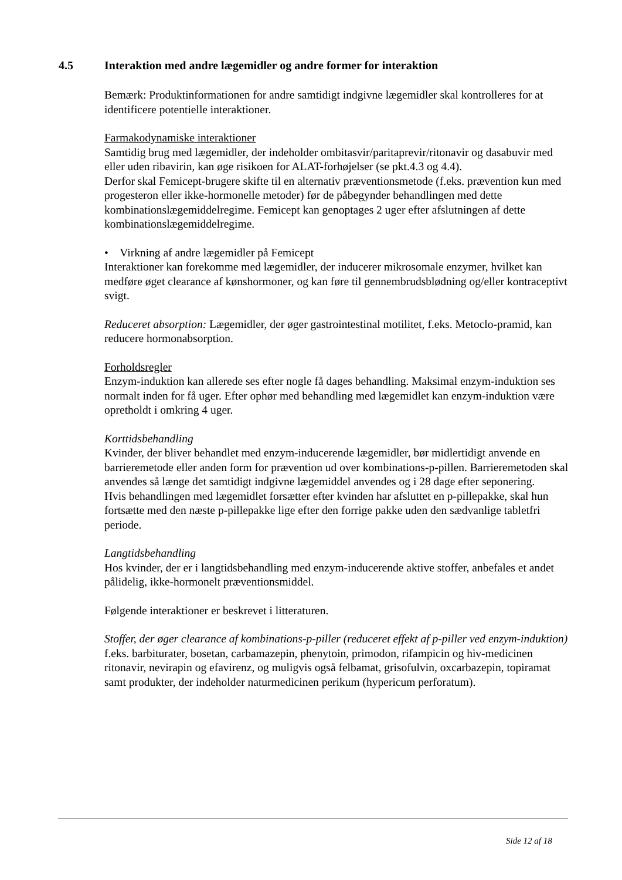4.5 Interaktion med andre lægemidler og andre former for interaktion
Bemærk: Produktinformationen for andre samtidigt indgivne lægemidler skal kontrolleres for at identificere potentielle interaktioner.
Farmakodynamiske interaktioner
Samtidig brug med lægemidler, der indeholder ombitasvir/paritaprevir/ritonavir og dasabuvir med eller uden ribavirin, kan øge risikoen for ALAT-forhøjelser (se pkt.4.3 og 4.4).
Derfor skal Femicept-brugere skifte til en alternativ præventionsmetode (f.eks. prævention kun med progesteron eller ikke-hormonelle metoder) før de påbegynder behandlingen med dette kombinationslægemiddelregime. Femicept kan genoptages 2 uger efter afslutningen af dette kombinationslægemiddelregime.
• Virkning af andre lægemidler på Femicept
Interaktioner kan forekomme med lægemidler, der inducerer mikrosomale enzymer, hvilket kan medføre øget clearance af kønshormoner, og kan føre til gennembrudsblødning og/eller kontraceptivt svigt.
Reduceret absorption: Lægemidler, der øger gastrointestinal motilitet, f.eks. Metoclo-pramid, kan reducere hormonabsorption.
Forholdsregler
Enzym-induktion kan allerede ses efter nogle få dages behandling. Maksimal enzym-induktion ses normalt inden for få uger. Efter ophør med behandling med lægemidlet kan enzym-induktion være opretholdt i omkring 4 uger.
Korttidsbehandling
Kvinder, der bliver behandlet med enzym-inducerende lægemidler, bør midlertidigt anvende en barrieremetode eller anden form for prævention ud over kombinations-p-pillen. Barrieremetoden skal anvendes så længe det samtidigt indgivne lægemiddel anvendes og i 28 dage efter seponering.
Hvis behandlingen med lægemidlet forsætter efter kvinden har afsluttet en p-pillepakke, skal hun fortsætte med den næste p-pillepakke lige efter den forrige pakke uden den sædvanlige tabletfri periode.
Langtidsbehandling
Hos kvinder, der er i langtidsbehandling med enzym-inducerende aktive stoffer, anbefales et andet pålidelig, ikke-hormonelt præventionsmiddel.
Følgende interaktioner er beskrevet i litteraturen.
Stoffer, der øger clearance af kombinations-p-piller (reduceret effekt af p-piller ved enzym-induktion) f.eks. barbiturater, bosetan, carbamazepin, phenytoin, primodon, rifampicin og hiv-medicinen ritonavir, nevirapin og efavirenz, og muligvis også felbamat, grisofulvin, oxcarbazepin, topiramat samt produkter, der indeholder naturmedicinen perikum (hypericum perforatum).
Side 12 af 18